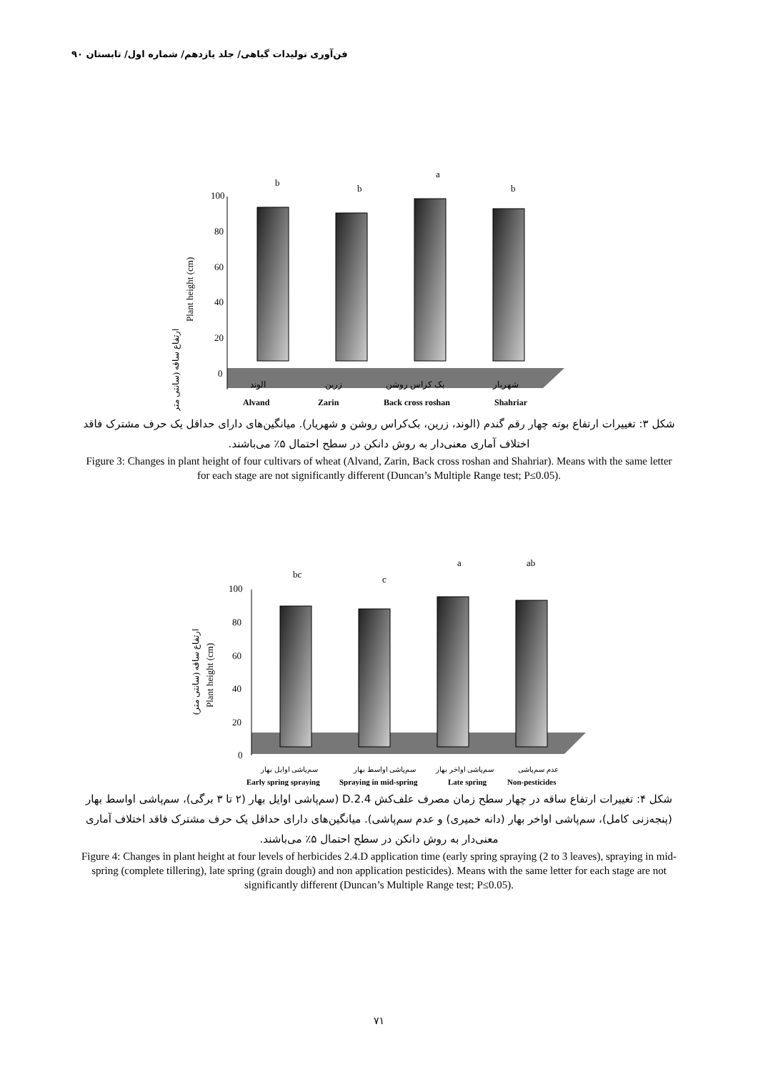فن‌آوری تولیدات گیاهی/ جلد یازدهم/ شماره اول/ تابستان ۹۰
100
80
60
40
20
0
Plant height (cm)
ارتفاع ساقه (سانتی متر)
b
b
a
b
الوند
زرین
بک کراس روشن
شهریار
Alvand
Zarin
Back cross roshan
Shahriar
شکل ۳: تغییرات ارتفاع بوته چهار رقم گندم (الوند، زرین، بک‌کراس روشن و شهریار). میانگین‌های دارای حداقل یک حرف مشترک فاقد اختلاف آماری معنی‌دار به روش دانکن در سطح احتمال ۵٪ می‌باشند.
Figure 3: Changes in plant height of four cultivars of wheat (Alvand, Zarin, Back cross roshan and Shahriar). Means with the same letter for each stage are not significantly different (Duncan’s Multiple Range test; P≤0.05).
100
80
60
40
20
0
Plant height (cm)
ارتفاع ساقه (سانتی متر)
bc
c
a
ab
سم‌پاشی اوایل بهار
سم‌پاشی اواسط بهار
سم‌پاشی اواخر بهار
عدم سم‌پاشی
Early spring spraying
Spraying in mid-spring
Late spring
Non-pesticides
شکل ۴: تغییرات ارتفاع ساقه در چهار سطح زمان مصرف علف‌کش 2.4.D (سم‌پاشی اوایل بهار (۲ تا ۳ برگی)، سم‌پاشی اواسط بهار (پنجه‌زنی کامل)، سم‌پاشی اواخر بهار (دانه خمیری) و عدم سم‌پاشی). میانگین‌های دارای حداقل یک حرف مشترک فاقد اختلاف آماری معنی‌دار به روش دانکن در سطح احتمال ۵٪ می‌باشند.
Figure 4: Changes in plant height at four levels of herbicides 2.4.D application time (early spring spraying (2 to 3 leaves), spraying in mid-spring (complete tillering), late spring (grain dough) and non application pesticides). Means with the same letter for each stage are not significantly different (Duncan’s Multiple Range test; P≤0.05).
۷۱